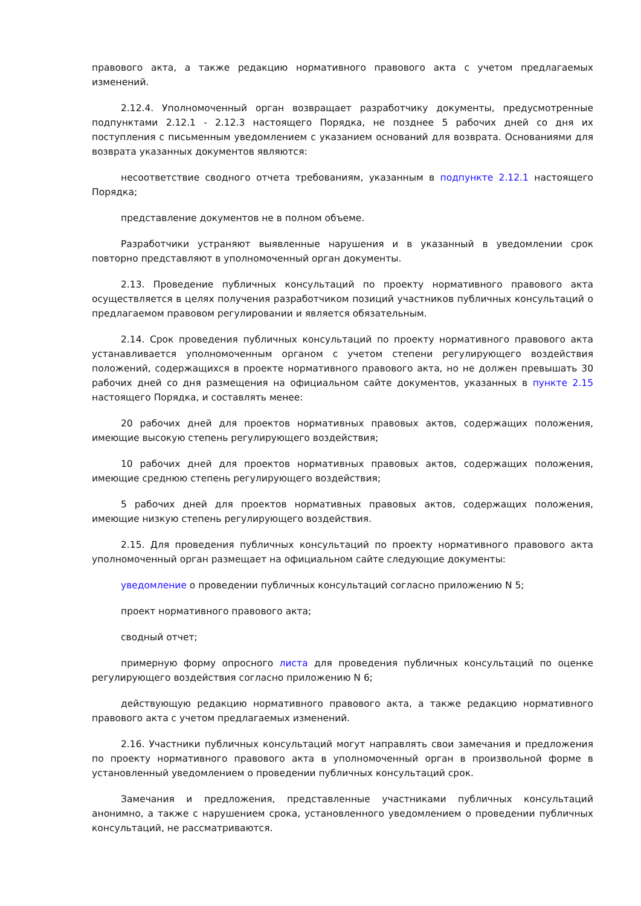правового акта, а также редакцию нормативного правового акта с учетом предлагаемых изменений.
2.12.4. Уполномоченный орган возвращает разработчику документы, предусмотренные подпунктами 2.12.1 - 2.12.3 настоящего Порядка, не позднее 5 рабочих дней со дня их поступления с письменным уведомлением с указанием оснований для возврата. Основаниями для возврата указанных документов являются:
несоответствие сводного отчета требованиям, указанным в подпункте 2.12.1 настоящего Порядка;
представление документов не в полном объеме.
Разработчики устраняют выявленные нарушения и в указанный в уведомлении срок повторно представляют в уполномоченный орган документы.
2.13. Проведение публичных консультаций по проекту нормативного правового акта осуществляется в целях получения разработчиком позиций участников публичных консультаций о предлагаемом правовом регулировании и является обязательным.
2.14. Срок проведения публичных консультаций по проекту нормативного правового акта устанавливается уполномоченным органом с учетом степени регулирующего воздействия положений, содержащихся в проекте нормативного правового акта, но не должен превышать 30 рабочих дней со дня размещения на официальном сайте документов, указанных в пункте 2.15 настоящего Порядка, и составлять менее:
20 рабочих дней для проектов нормативных правовых актов, содержащих положения, имеющие высокую степень регулирующего воздействия;
10 рабочих дней для проектов нормативных правовых актов, содержащих положения, имеющие среднюю степень регулирующего воздействия;
5 рабочих дней для проектов нормативных правовых актов, содержащих положения, имеющие низкую степень регулирующего воздействия.
2.15. Для проведения публичных консультаций по проекту нормативного правового акта уполномоченный орган размещает на официальном сайте следующие документы:
уведомление о проведении публичных консультаций согласно приложению N 5;
проект нормативного правового акта;
сводный отчет;
примерную форму опросного листа для проведения публичных консультаций по оценке регулирующего воздействия согласно приложению N 6;
действующую редакцию нормативного правового акта, а также редакцию нормативного правового акта с учетом предлагаемых изменений.
2.16. Участники публичных консультаций могут направлять свои замечания и предложения по проекту нормативного правового акта в уполномоченный орган в произвольной форме в установленный уведомлением о проведении публичных консультаций срок.
Замечания и предложения, представленные участниками публичных консультаций анонимно, а также с нарушением срока, установленного уведомлением о проведении публичных консультаций, не рассматриваются.